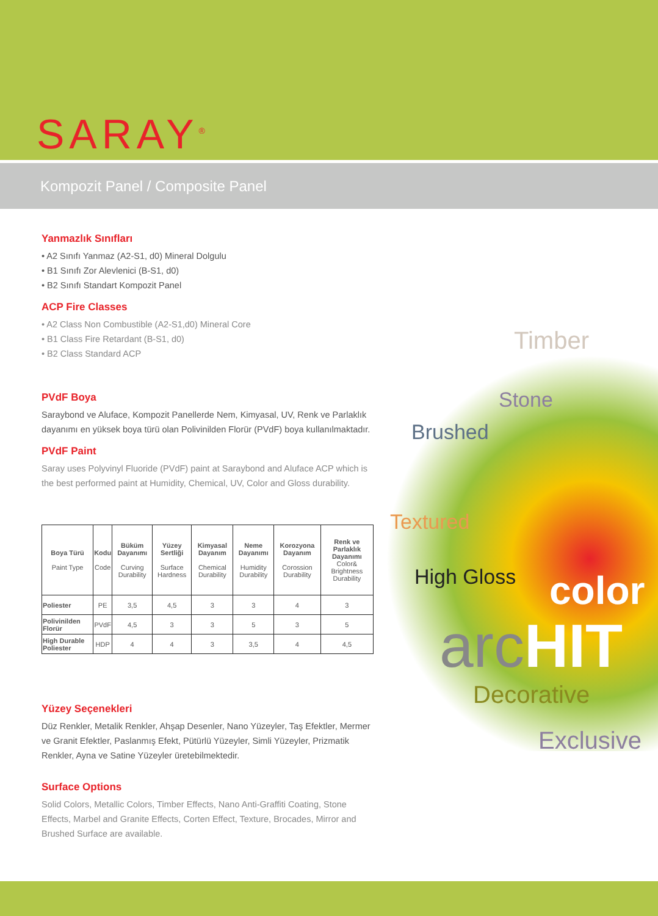SARAY<sup>®</sup>
Kompozit Panel / Composite Panel
Timber
Stone
Brushed
Textured
High Gloss color
arcHIT
Decorative
Exclusive
Yanmazlık Sınıfları
• A2 Sınıfı Yanmaz (A2-S1, d0) Mineral Dolgulu
• B1 Sınıfı Zor Alevlenici (B-S1, d0)
• B2 Sınıfı Standart Kompozit Panel
ACP Fire Classes
• A2 Class Non Combustible (A2-S1,d0) Mineral Core
• B1 Class Fire Retardant (B-S1, d0)
• B2 Class Standard ACP
PVdF Boya
Saraybond ve Aluface, Kompozit Panellerde Nem, Kimyasal, UV, Renk ve Parlaklık dayanımı en yüksek boya türü olan Polivinilden Florür (PVdF) boya kullanılmaktadır.
PVdF Paint
Saray uses Polyvinyl Fluoride (PVdF) paint at Saraybond and Aluface ACP which is the best performed paint at Humidity, Chemical, UV, Color and Gloss durability.
| Boya Türü Paint Type | Kodu Code | Büküm Dayanımı Curving Durability | Yüzey Sertliği Surface Hardness | Kimyasal Dayanım Chemical Durability | Neme Dayanımı Humidity Durability | Korozyona Dayanım Corossion Durability | Renk ve Parlaklık Dayanımı Color& Brightness Durability |
| --- | --- | --- | --- | --- | --- | --- | --- |
| Poliester | PE | 3,5 | 4,5 | 3 | 3 | 4 | 3 |
| Polivinilden Florür | PVdF | 4,5 | 3 | 3 | 5 | 3 | 5 |
| High Durable Poliester | HDP | 4 | 4 | 3 | 3,5 | 4 | 4,5 |
Yüzey Seçenekleri
Düz Renkler, Metalik Renkler, Ahşap Desenler, Nano Yüzeyler, Taş Efektler, Mermer ve Granit Efektler, Paslanmış Efekt, Pütürlü Yüzeyler, Simli Yüzeyler, Prizmatik Renkler, Ayna ve Satine Yüzeyler üretebilmektedir.
Surface Options
Solid Colors, Metallic Colors, Timber Effects, Nano Anti-Graffiti Coating, Stone Effects, Marbel and Granite Effects, Corten Effect, Texture, Brocades, Mirror and Brushed Surface are available.